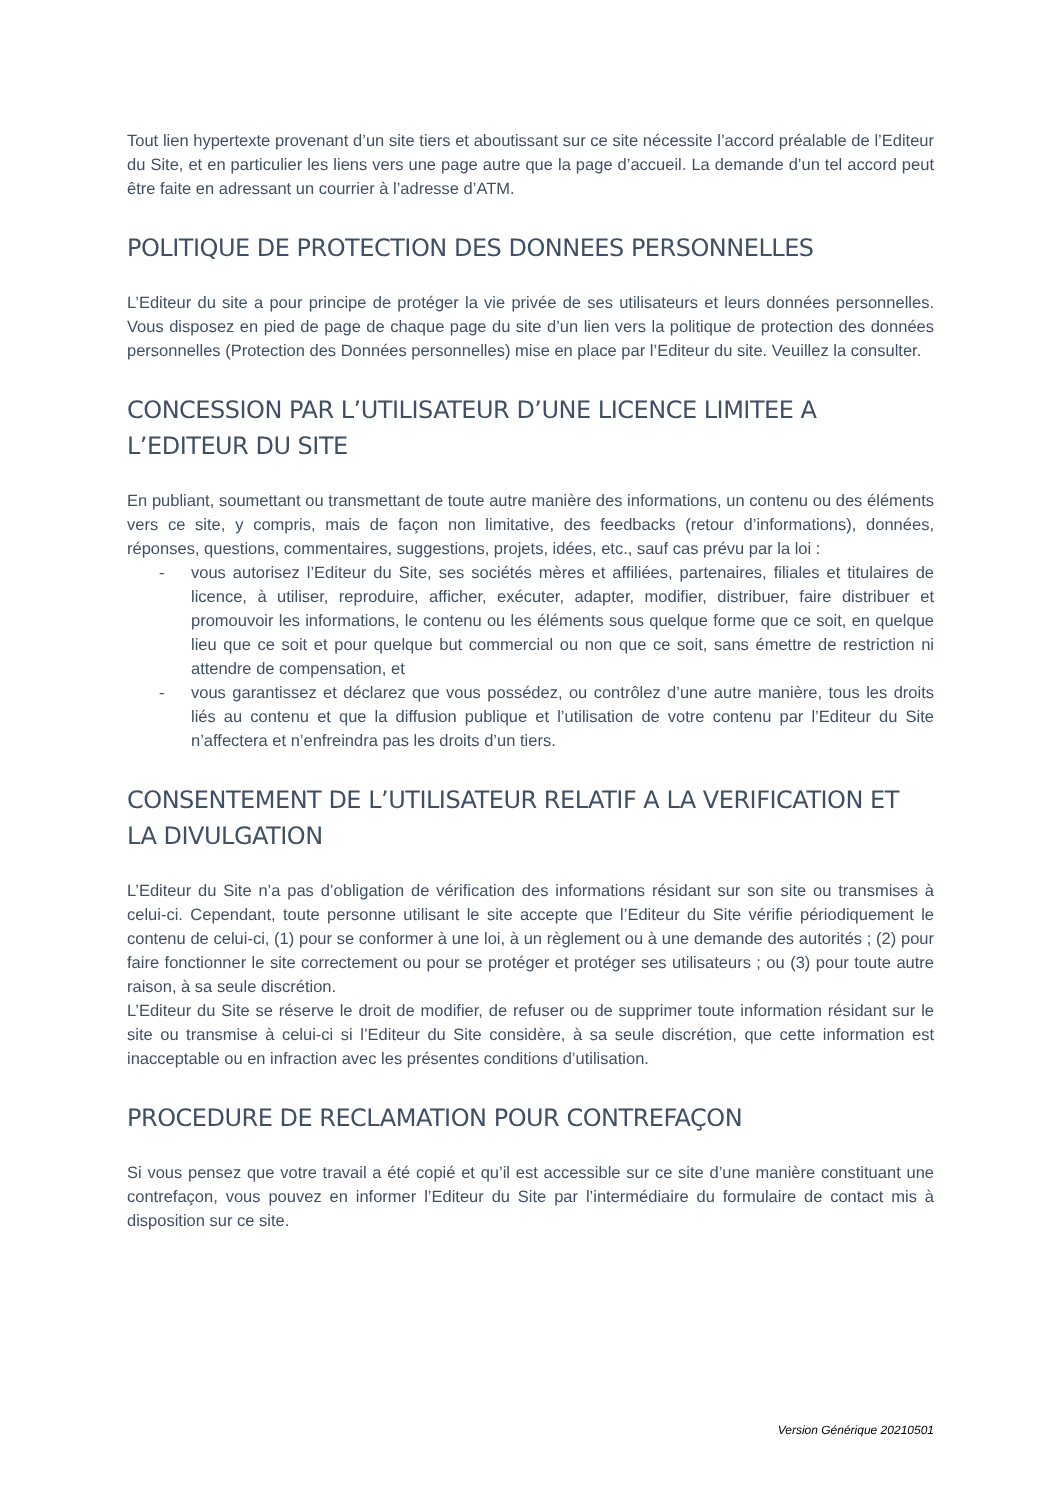Tout lien hypertexte provenant d’un site tiers et aboutissant sur ce site nécessite l’accord préalable de l’Editeur du Site, et en particulier les liens vers une page autre que la page d’accueil. La demande d’un tel accord peut être faite en adressant un courrier à l’adresse d’ATM.
POLITIQUE DE PROTECTION DES DONNEES PERSONNELLES
L’Editeur du site a pour principe de protéger la vie privée de ses utilisateurs et leurs données personnelles. Vous disposez en pied de page de chaque page du site d’un lien vers la politique de protection des données personnelles (Protection des Données personnelles) mise en place par l’Editeur du site. Veuillez la consulter.
CONCESSION PAR L’UTILISATEUR D’UNE LICENCE LIMITEE A L’EDITEUR DU SITE
En publiant, soumettant ou transmettant de toute autre manière des informations, un contenu ou des éléments vers ce site, y compris, mais de façon non limitative, des feedbacks (retour d’informations), données, réponses, questions, commentaires, suggestions, projets, idées, etc., sauf cas prévu par la loi :
- vous autorisez l’Editeur du Site, ses sociétés mères et affiliées, partenaires, filiales et titulaires de licence, à utiliser, reproduire, afficher, exécuter, adapter, modifier, distribuer, faire distribuer et promouvoir les informations, le contenu ou les éléments sous quelque forme que ce soit, en quelque lieu que ce soit et pour quelque but commercial ou non que ce soit, sans émettre de restriction ni attendre de compensation, et
- vous garantissez et déclarez que vous possédez, ou contrôlez d’une autre manière, tous les droits liés au contenu et que la diffusion publique et l’utilisation de votre contenu par l’Editeur du Site n’affectera et n’enfreindra pas les droits d’un tiers.
CONSENTEMENT DE L’UTILISATEUR RELATIF A LA VERIFICATION ET LA DIVULGATION
L’Editeur du Site n’a pas d’obligation de vérification des informations résidant sur son site ou transmises à celui-ci. Cependant, toute personne utilisant le site accepte que l’Editeur du Site vérifie périodiquement le contenu de celui-ci, (1) pour se conformer à une loi, à un règlement ou à une demande des autorités ; (2) pour faire fonctionner le site correctement ou pour se protéger et protéger ses utilisateurs ; ou (3) pour toute autre raison, à sa seule discrétion.
L’Editeur du Site se réserve le droit de modifier, de refuser ou de supprimer toute information résidant sur le site ou transmise à celui-ci si l’Editeur du Site considère, à sa seule discrétion, que cette information est inacceptable ou en infraction avec les présentes conditions d’utilisation.
PROCEDURE DE RECLAMATION POUR CONTREFAÇON
Si vous pensez que votre travail a été copié et qu’il est accessible sur ce site d’une manière constituant une contrefaçon, vous pouvez en informer l’Editeur du Site par l’intermédiaire du formulaire de contact mis à disposition sur ce site.
Version Générique 20210501